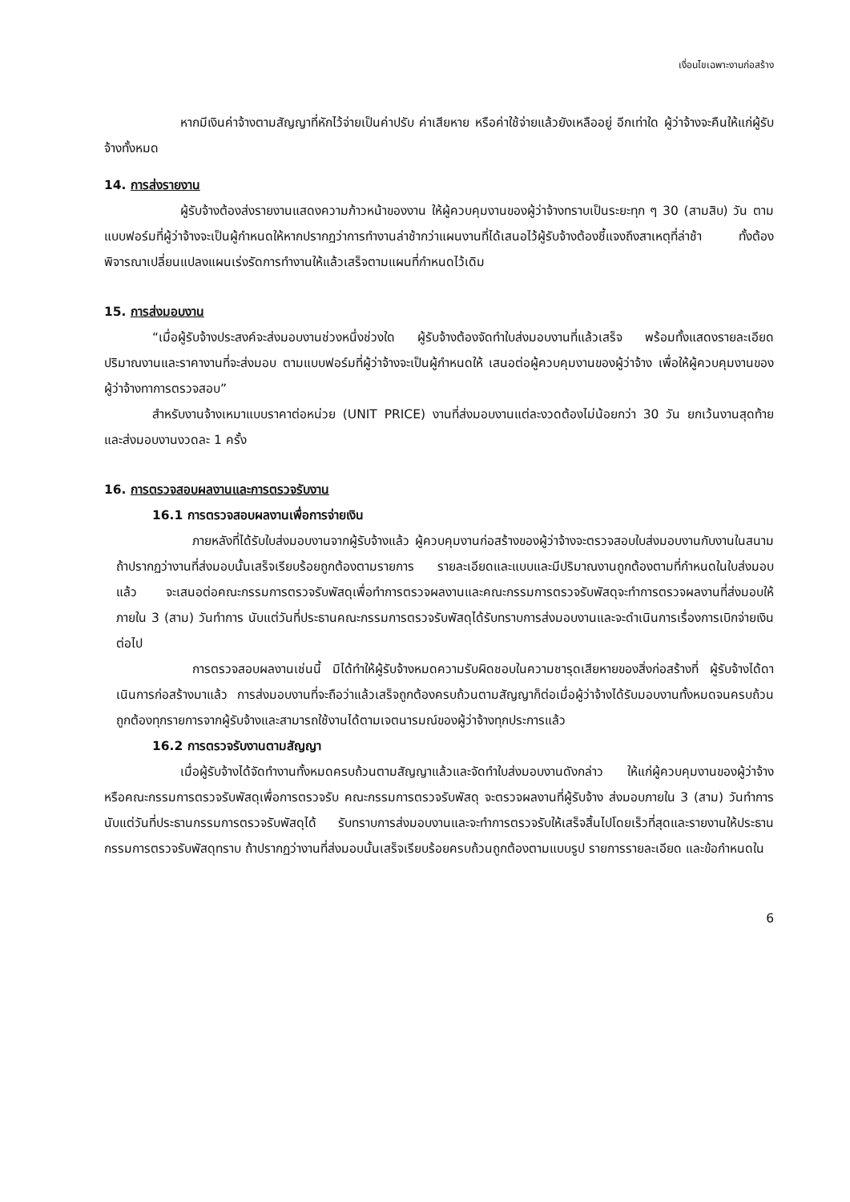เงื่อนไขเฉพาะงานก่อสร้าง
หากมีเงินค่าจ้างตามสัญญาที่หักไว้จ่ายเป็นค่าปรับ ค่าเสียหาย หรือค่าใช้จ่ายแล้วยังเหลืออยู่ อีกเท่าใด ผู้ว่าจ้างจะคืนให้แก่ผู้รับจ้างทั้งหมด
14. การส่งรายงาน
ผู้รับจ้างต้องส่งรายงานแสดงความก้าวหน้าของงาน ให้ผู้ควบคุมงานของผู้ว่าจ้างทราบเป็นระยะทุก ๆ 30 (สามสิบ) วัน ตามแบบฟอร์มที่ผู้ว่าจ้างจะเป็นผู้กำหนดให้หากปรากฏว่าการทำงานล่าช้ากว่าแผนงานที่ได้เสนอไว้ผู้รับจ้างต้องชี้แจงถึงสาเหตุที่ล่าช้า ทั้งต้องพิจารณาเปลี่ยนแปลงแผนเร่งรัดการทำงานให้แล้วเสร็จตามแผนที่กำหนดไว้เดิม
15. การส่งมอบงาน
“เมื่อผู้รับจ้างประสงค์จะส่งมอบงานช่วงหนึ่งช่วงใด ผู้รับจ้างต้องจัดทำใบส่งมอบงานที่แล้วเสร็จ พร้อมทั้งแสดงรายละเอียดปริมาณงานและราคางานที่จะส่งมอบ ตามแบบฟอร์มที่ผู้ว่าจ้างจะเป็นผู้กำหนดให้ เสนอต่อผู้ควบคุมงานของผู้ว่าจ้าง เพื่อให้ผู้ควบคุมงานของผู้ว่าจ้างทาการตรวจสอบ”
สำหรับงานจ้างเหมาแบบราคาต่อหน่วย (UNIT PRICE) งานที่ส่งมอบงานแต่ละงวดต้องไม่น้อยกว่า 30 วัน ยกเว้นงานสุดท้าย และส่งมอบงานงวดละ 1 ครั้ง
16. การตรวจสอบผลงานและการตรวจรับงาน
16.1 การตรวจสอบผลงานเพื่อการจ่ายเงิน
ภายหลังที่ได้รับใบส่งมอบงานจากผู้รับจ้างแล้ว ผู้ควบคุมงานก่อสร้างของผู้ว่าจ้างจะตรวจสอบใบส่งมอบงานกับงานในสนาม ถ้าปรากฏว่างานที่ส่งมอบนั้นเสร็จเรียบร้อยถูกต้องตามรายการ รายละเอียดและแบบและมีปริมาณงานถูกต้องตามที่กำหนดในใบส่งมอบแล้ว จะเสนอต่อคณะกรรมการตรวจรับพัสดุเพื่อทำการตรวจผลงานและคณะกรรมการตรวจรับพัสดุจะทำการตรวจผลงานที่ส่งมอบให้ภายใน 3 (สาม) วันทำการ นับแต่วันที่ประธานคณะกรรมการตรวจรับพัสดุได้รับทราบการส่งมอบงานและจะดำเนินการเรื่องการเบิกจ่ายเงินต่อไป
การตรวจสอบผลงานเช่นนี้ มิได้ทำให้ผู้รับจ้างหมดความรับผิดชอบในความชารุดเสียหายของสิ่งก่อสร้างที่ ผู้รับจ้างได้ดาเนินการก่อสร้างมาแล้ว การส่งมอบงานที่จะถือว่าแล้วเสร็จถูกต้องครบถ้วนตามสัญญาก็ต่อเมื่อผู้ว่าจ้างได้รับมอบงานทั้งหมดจนครบถ้วนถูกต้องทุกรายการจากผู้รับจ้างและสามารถใช้งานได้ตามเจตนารมณ์ของผู้ว่าจ้างทุกประการแล้ว
16.2 การตรวจรับงานตามสัญญา
เมื่อผู้รับจ้างได้จัดทำงานทั้งหมดครบถ้วนตามสัญญาแล้วและจัดทำใบส่งมอบงานดังกล่าว ให้แก่ผู้ควบคุมงานของผู้ว่าจ้างหรือคณะกรรมการตรวจรับพัสดุเพื่อการตรวจรับ คณะกรรมการตรวจรับพัสดุ จะตรวจผลงานที่ผู้รับจ้าง ส่งมอบภายใน 3 (สาม) วันทำการ นับแต่วันที่ประธานกรรมการตรวจรับพัสดุได้ รับทราบการส่งมอบงานและจะทำการตรวจรับให้เสร็จสิ้นไปโดยเร็วที่สุดและรายงานให้ประธานกรรมการตรวจรับพัสดุทราบ ถ้าปรากฏว่างานที่ส่งมอบนั้นเสร็จเรียบร้อยครบถ้วนถูกต้องตามแบบรูป รายการรายละเอียด และข้อกำหนดใน
6